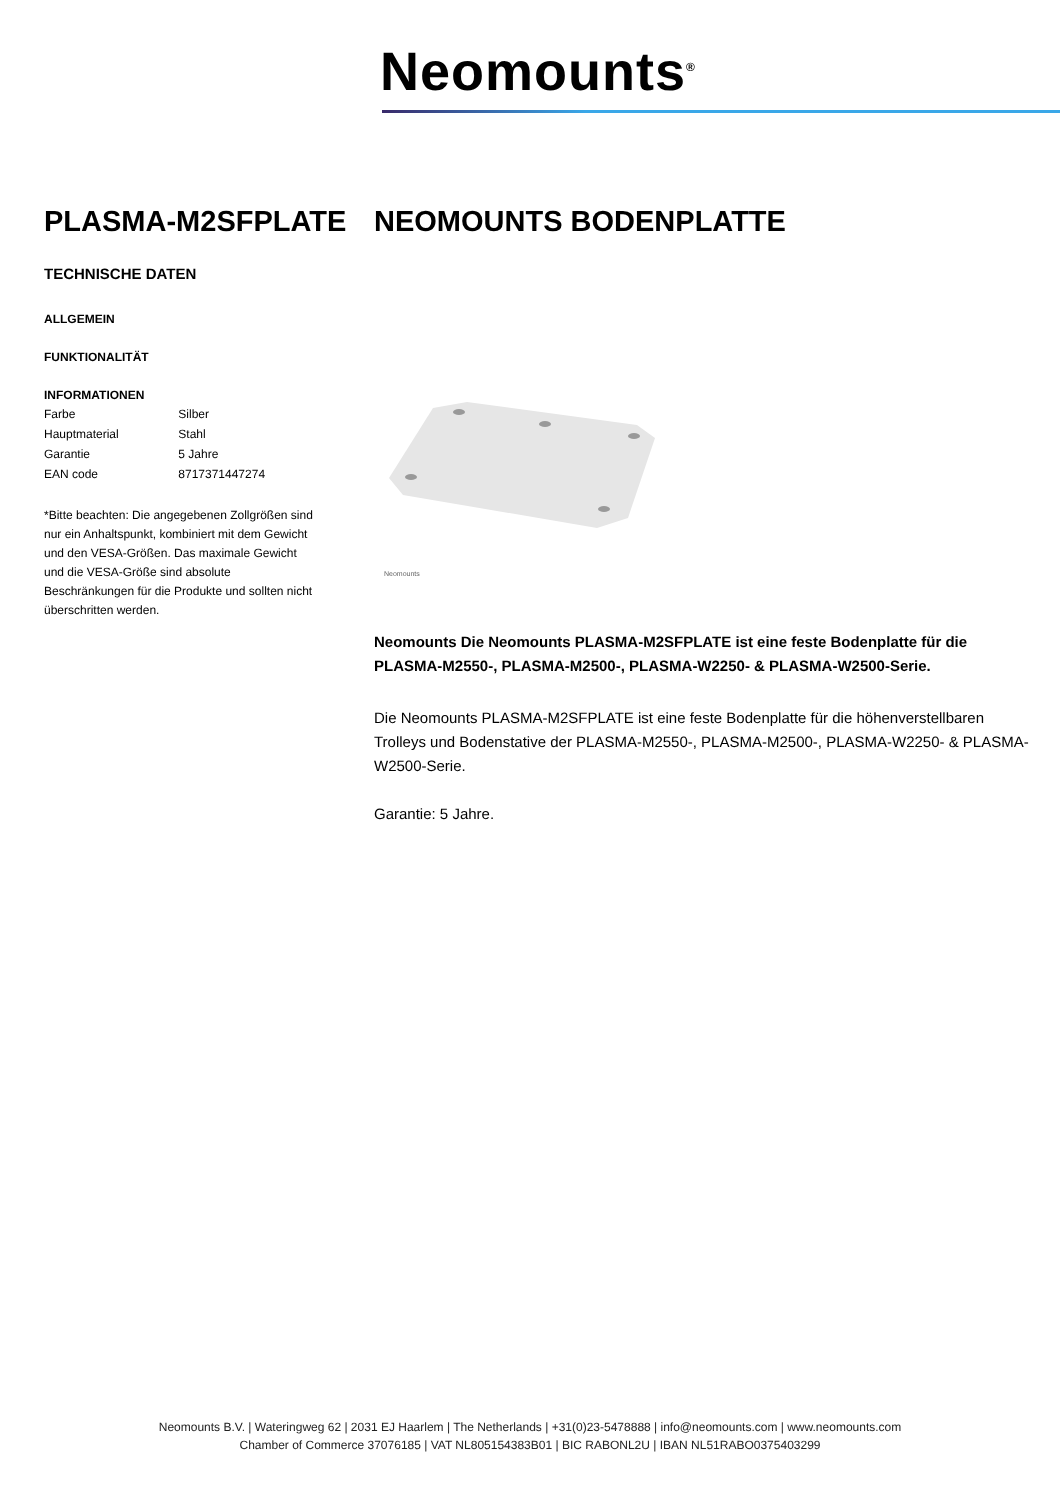Neomounts<sup>®</sup>
PLASMA-M2SFPLATE NEOMOUNTS BODENPLATTE
TECHNISCHE DATEN
ALLGEMEIN
FUNKTIONALITÄT
INFORMATIONEN
| Farbe | Silber |
| Hauptmaterial | Stahl |
| Garantie | 5 Jahre |
| EAN code | 8717371447274 |
*Bitte beachten: Die angegebenen Zollgrößen sind nur ein Anhaltspunkt, kombiniert mit dem Gewicht und den VESA-Größen. Das maximale Gewicht und die VESA-Größe sind absolute Beschränkungen für die Produkte und sollten nicht überschritten werden.
Neomounts
Neomounts Die Neomounts PLASMA-M2SFPLATE ist eine feste Bodenplatte für die PLASMA-M2550-, PLASMA-M2500-, PLASMA-W2250- & PLASMA-W2500-Serie.
Die Neomounts PLASMA-M2SFPLATE ist eine feste Bodenplatte für die höhenverstellbaren Trolleys und Bodenstative der PLASMA-M2550-, PLASMA-M2500-, PLASMA-W2250- & PLASMA-W2500-Serie.
Garantie: 5 Jahre.
Neomounts B.V. | Wateringweg 62 | 2031 EJ Haarlem | The Netherlands | +31(0)23-5478888 | info@neomounts.com | www.neomounts.com
Chamber of Commerce 37076185 | VAT NL805154383B01 | BIC RABONL2U | IBAN NL51RABO0375403299